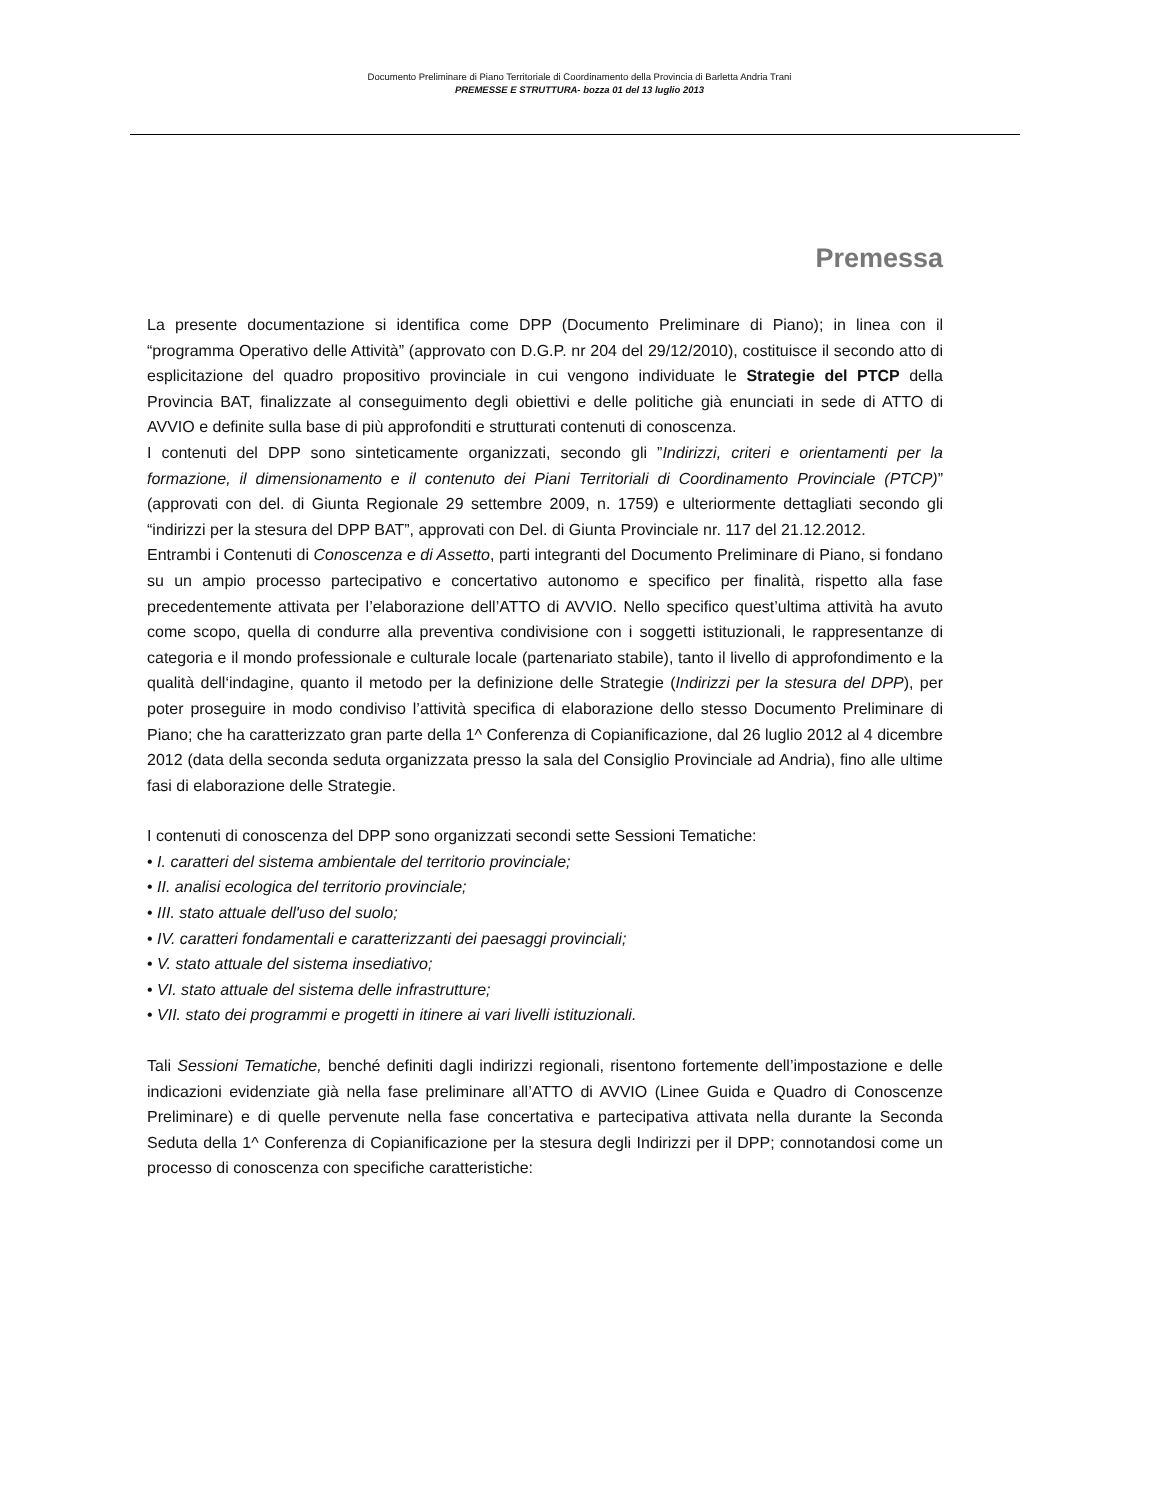Documento Preliminare di Piano Territoriale di Coordinamento della Provincia di Barletta Andria Trani
PREMESSE E STRUTTURA- bozza 01 del 13 luglio 2013
Premessa
La presente documentazione si identifica come DPP (Documento Preliminare di Piano); in linea con il “programma Operativo delle Attività” (approvato con D.G.P. nr 204 del 29/12/2010), costituisce il secondo atto di esplicitazione del quadro propositivo provinciale in cui vengono individuate le Strategie del PTCP della Provincia BAT, finalizzate al conseguimento degli obiettivi e delle politiche già enunciati in sede di ATTO di AVVIO e definite sulla base di più approfonditi e strutturati contenuti di conoscenza.
I contenuti del DPP sono sinteticamente organizzati, secondo gli ”Indirizzi, criteri e orientamenti per la formazione, il dimensionamento e il contenuto dei Piani Territoriali di Coordinamento Provinciale (PTCP)” (approvati con del. di Giunta Regionale 29 settembre 2009, n. 1759) e ulteriormente dettagliati secondo gli “indirizzi per la stesura del DPP BAT”, approvati con Del. di Giunta Provinciale nr. 117 del 21.12.2012.
Entrambi i Contenuti di Conoscenza e di Assetto, parti integranti del Documento Preliminare di Piano, si fondano su un ampio processo partecipativo e concertativo autonomo e specifico per finalità, rispetto alla fase precedentemente attivata per l’elaborazione dell’ATTO di AVVIO. Nello specifico quest’ultima attività ha avuto come scopo, quella di condurre alla preventiva condivisione con i soggetti istituzionali, le rappresentanze di categoria e il mondo professionale e culturale locale (partenariato stabile), tanto il livello di approfondimento e la qualità dell‘indagine, quanto il metodo per la definizione delle Strategie (Indirizzi per la stesura del DPP), per poter proseguire in modo condiviso l’attività specifica di elaborazione dello stesso Documento Preliminare di Piano; che ha caratterizzato gran parte della 1^ Conferenza di Copianificazione, dal 26 luglio 2012 al 4 dicembre 2012 (data della seconda seduta organizzata presso la sala del Consiglio Provinciale ad Andria), fino alle ultime fasi di elaborazione delle Strategie.
I contenuti di conoscenza del DPP sono organizzati secondi sette Sessioni Tematiche:
• I. caratteri del sistema ambientale del territorio provinciale;
• II. analisi ecologica del territorio provinciale;
• III. stato attuale dell'uso del suolo;
• IV. caratteri fondamentali e caratterizzanti dei paesaggi provinciali;
• V. stato attuale del sistema insediativo;
• VI. stato attuale del sistema delle infrastrutture;
• VII. stato dei programmi e progetti in itinere ai vari livelli istituzionali.
Tali Sessioni Tematiche, benché definiti dagli indirizzi regionali, risentono fortemente dell’impostazione e delle indicazioni evidenziate già nella fase preliminare all’ATTO di AVVIO (Linee Guida e Quadro di Conoscenze Preliminare) e di quelle pervenute nella fase concertativa e partecipativa attivata nella durante la Seconda Seduta della 1^ Conferenza di Copianificazione per la stesura degli Indirizzi per il DPP; connotandosi come un processo di conoscenza con specifiche caratteristiche: